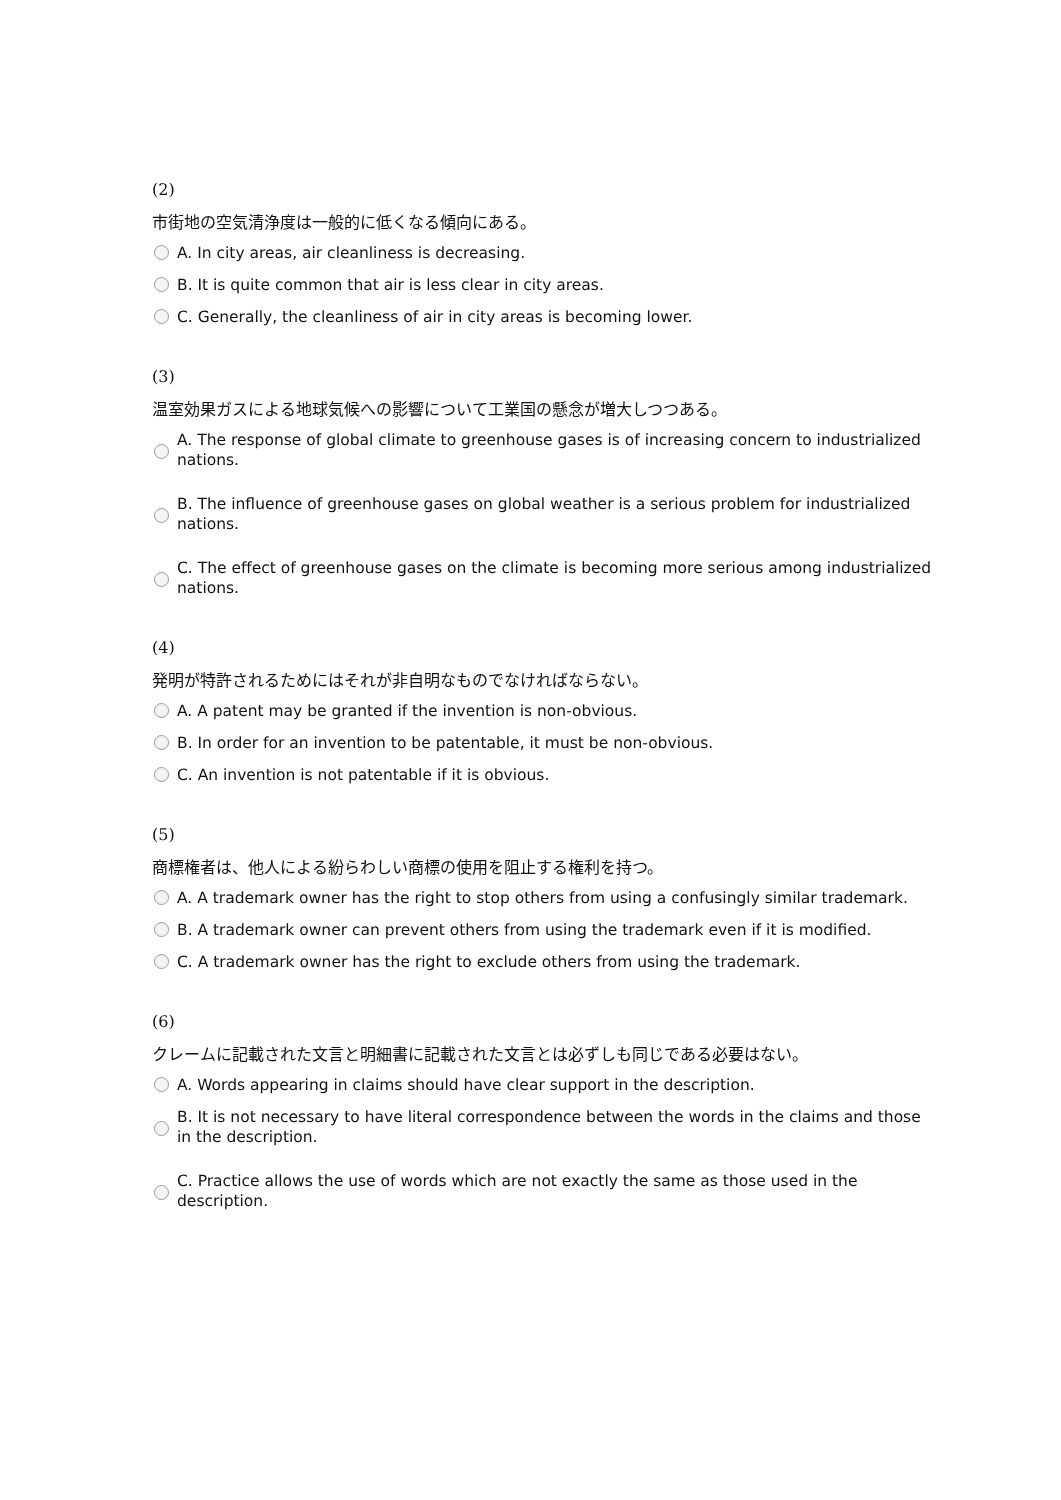(2)
市街地の空気清浄度は一般的に低くなる傾向にある。
A. In city areas, air cleanliness is decreasing.
B. It is quite common that air is less clear in city areas.
C. Generally, the cleanliness of air in city areas is becoming lower.
(3)
温室効果ガスによる地球気候への影響について工業国の懸念が増大しつつある。
A. The response of global climate to greenhouse gases is of increasing concern to industrialized nations.
B. The influence of greenhouse gases on global weather is a serious problem for industrialized nations.
C. The effect of greenhouse gases on the climate is becoming more serious among industrialized nations.
(4)
発明が特許されるためにはそれが非自明なものでなければならない。
A. A patent may be granted if the invention is non-obvious.
B. In order for an invention to be patentable, it must be non-obvious.
C. An invention is not patentable if it is obvious.
(5)
商標権者は、他人による紛らわしい商標の使用を阻止する権利を持つ。
A. A trademark owner has the right to stop others from using a confusingly similar trademark.
B. A trademark owner can prevent others from using the trademark even if it is modified.
C. A trademark owner has the right to exclude others from using the trademark.
(6)
クレームに記載された文言と明細書に記載された文言とは必ずしも同じである必要はない。
A. Words appearing in claims should have clear support in the description.
B. It is not necessary to have literal correspondence between the words in the claims and those in the description.
C. Practice allows the use of words which are not exactly the same as those used in the description.